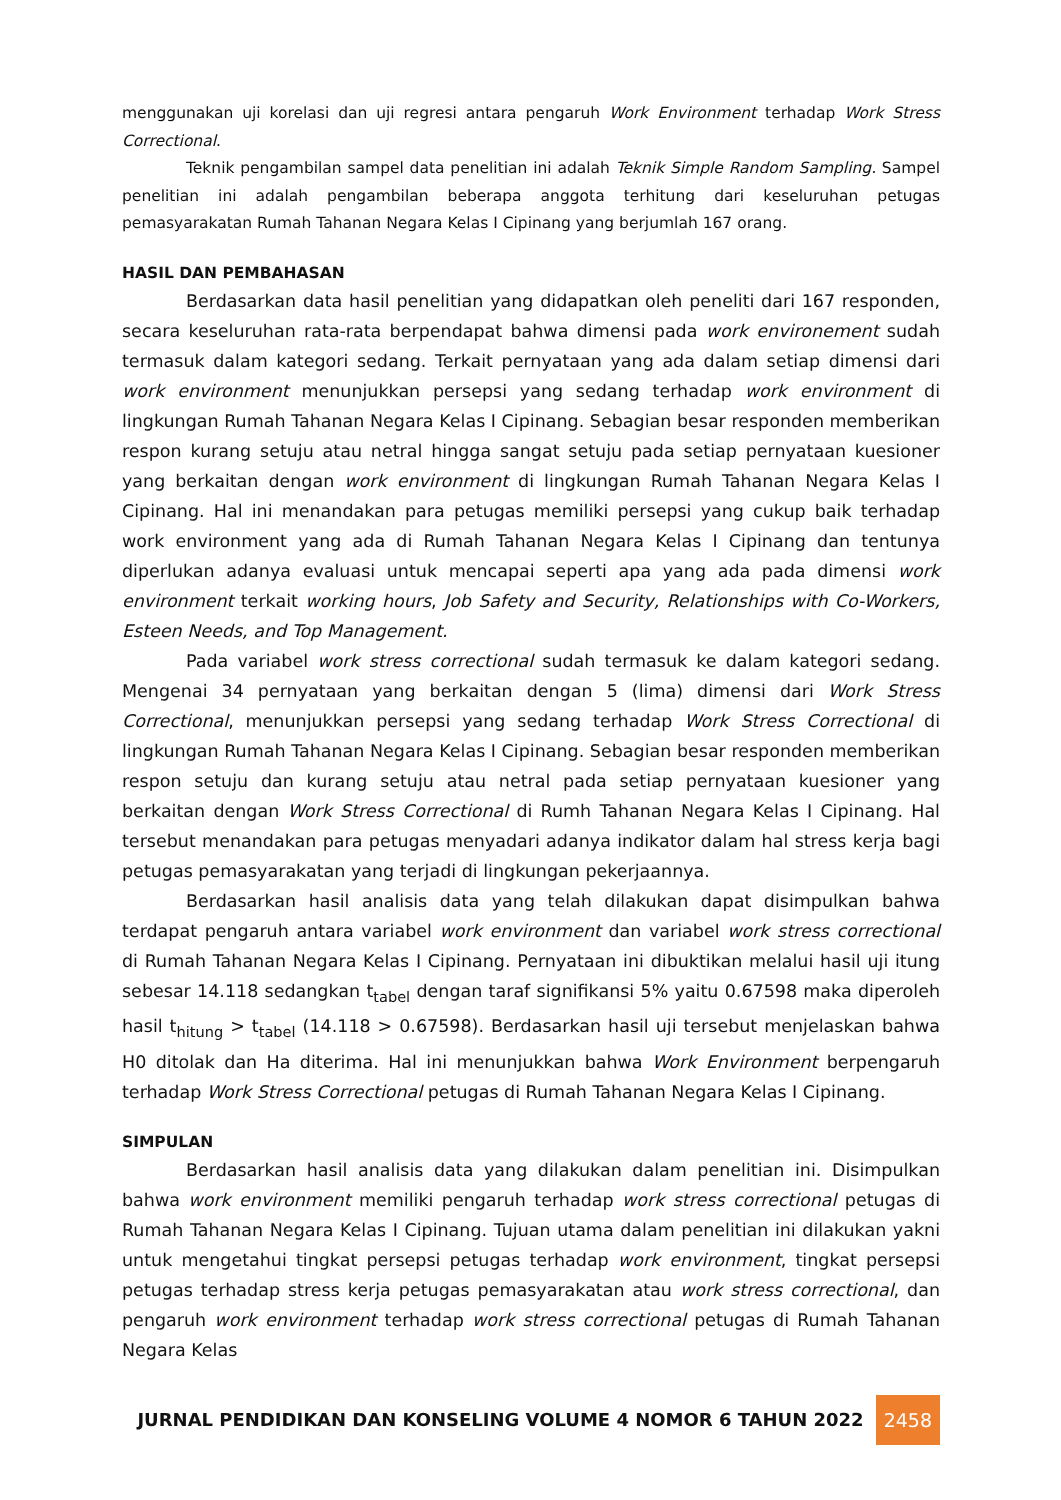menggunakan uji korelasi dan uji regresi antara pengaruh Work Environment terhadap Work Stress Correctional.
Teknik pengambilan sampel data penelitian ini adalah Teknik Simple Random Sampling. Sampel penelitian ini adalah pengambilan beberapa anggota terhitung dari keseluruhan petugas pemasyarakatan Rumah Tahanan Negara Kelas I Cipinang yang berjumlah 167 orang.
HASIL DAN PEMBAHASAN
Berdasarkan data hasil penelitian yang didapatkan oleh peneliti dari 167 responden, secara keseluruhan rata-rata berpendapat bahwa dimensi pada work environement sudah termasuk dalam kategori sedang. Terkait pernyataan yang ada dalam setiap dimensi dari work environment menunjukkan persepsi yang sedang terhadap work environment di lingkungan Rumah Tahanan Negara Kelas I Cipinang. Sebagian besar responden memberikan respon kurang setuju atau netral hingga sangat setuju pada setiap pernyataan kuesioner yang berkaitan dengan work environment di lingkungan Rumah Tahanan Negara Kelas I Cipinang. Hal ini menandakan para petugas memiliki persepsi yang cukup baik terhadap work environment yang ada di Rumah Tahanan Negara Kelas I Cipinang dan tentunya diperlukan adanya evaluasi untuk mencapai seperti apa yang ada pada dimensi work environment terkait working hours, Job Safety and Security, Relationships with Co-Workers, Esteen Needs, and Top Management.
Pada variabel work stress correctional sudah termasuk ke dalam kategori sedang. Mengenai 34 pernyataan yang berkaitan dengan 5 (lima) dimensi dari Work Stress Correctional, menunjukkan persepsi yang sedang terhadap Work Stress Correctional di lingkungan Rumah Tahanan Negara Kelas I Cipinang. Sebagian besar responden memberikan respon setuju dan kurang setuju atau netral pada setiap pernyataan kuesioner yang berkaitan dengan Work Stress Correctional di Rumh Tahanan Negara Kelas I Cipinang. Hal tersebut menandakan para petugas menyadari adanya indikator dalam hal stress kerja bagi petugas pemasyarakatan yang terjadi di lingkungan pekerjaannya.
Berdasarkan hasil analisis data yang telah dilakukan dapat disimpulkan bahwa terdapat pengaruh antara variabel work environment dan variabel work stress correctional di Rumah Tahanan Negara Kelas I Cipinang. Pernyataan ini dibuktikan melalui hasil uji itung sebesar 14.118 sedangkan t<sub>tabel</sub> dengan taraf signifikansi 5% yaitu 0.67598 maka diperoleh hasil t<sub>hitung</sub> > t<sub>tabel</sub> (14.118 > 0.67598). Berdasarkan hasil uji tersebut menjelaskan bahwa H0 ditolak dan Ha diterima. Hal ini menunjukkan bahwa Work Environment berpengaruh terhadap Work Stress Correctional petugas di Rumah Tahanan Negara Kelas I Cipinang.
SIMPULAN
Berdasarkan hasil analisis data yang dilakukan dalam penelitian ini. Disimpulkan bahwa work environment memiliki pengaruh terhadap work stress correctional petugas di Rumah Tahanan Negara Kelas I Cipinang. Tujuan utama dalam penelitian ini dilakukan yakni untuk mengetahui tingkat persepsi petugas terhadap work environment, tingkat persepsi petugas terhadap stress kerja petugas pemasyarakatan atau work stress correctional, dan pengaruh work environment terhadap work stress correctional petugas di Rumah Tahanan Negara Kelas
JURNAL PENDIDIKAN DAN KONSELING VOLUME 4 NOMOR 6 TAHUN 2022 2458